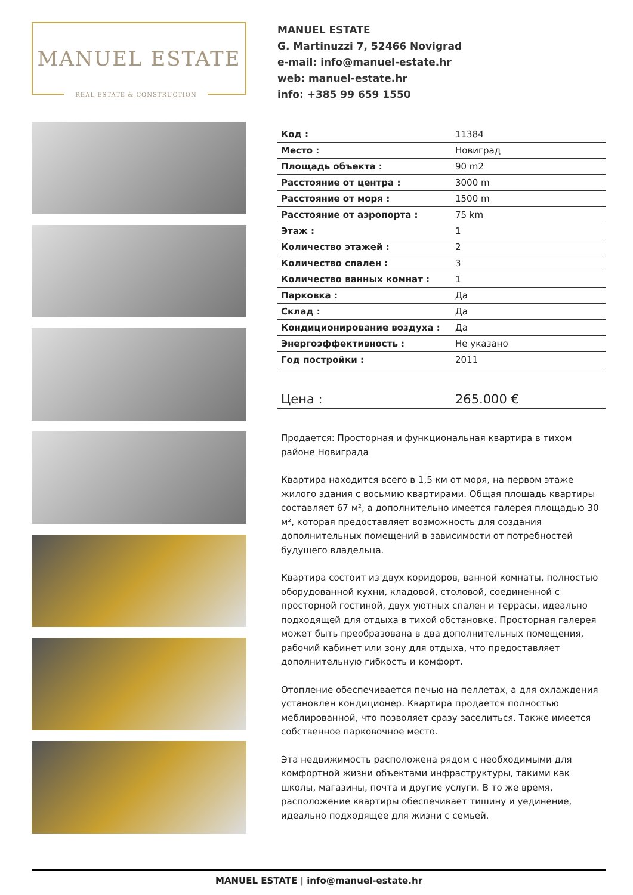MANUEL ESTATE
REAL ESTATE & CONSTRUCTION
MANUEL ESTATE
G. Martinuzzi 7, 52466 Novigrad
e-mail: info@manuel-estate.hr
web: manuel-estate.hr
info: +385 99 659 1550
| Код : | 11384 |
| Место : | Новиград |
| Площадь объекта : | 90 m2 |
| Расстояние от центра : | 3000 m |
| Расстояние от моря : | 1500 m |
| Расстояние от аэропорта : | 75 km |
| Этаж : | 1 |
| Количество этажей : | 2 |
| Количество спален : | 3 |
| Количество ванных комнат : | 1 |
| Парковка : | Да |
| Склад : | Да |
| Кондиционирование воздуха : | Да |
| Энергоэффективность : | Не указано |
| Год постройки : | 2011 |
| Цена : | 265.000 € |
Продается: Просторная и функциональная квартира в тихом районе Новиграда
Квартира находится всего в 1,5 км от моря, на первом этаже жилого здания с восьмию квартирами. Общая площадь квартиры составляет 67 м², а дополнительно имеется галерея площадью 30 м², которая предоставляет возможность для создания дополнительных помещений в зависимости от потребностей будущего владельца.
Квартира состоит из двух коридоров, ванной комнаты, полностью оборудованной кухни, кладовой, столовой, соединенной с просторной гостиной, двух уютных спален и террасы, идеально подходящей для отдыха в тихой обстановке. Просторная галерея может быть преобразована в два дополнительных помещения, рабочий кабинет или зону для отдыха, что предоставляет дополнительную гибкость и комфорт.
Отопление обеспечивается печью на пеллетах, а для охлаждения установлен кондиционер. Квартира продается полностью меблированной, что позволяет сразу заселиться. Также имеется собственное парковочное место.
Эта недвижимость расположена рядом с необходимыми для комфортной жизни объектами инфраструктуры, такими как школы, магазины, почта и другие услуги. В то же время, расположение квартиры обеспечивает тишину и уединение, идеально подходящее для жизни с семьей.
MANUEL ESTATE | info@manuel-estate.hr